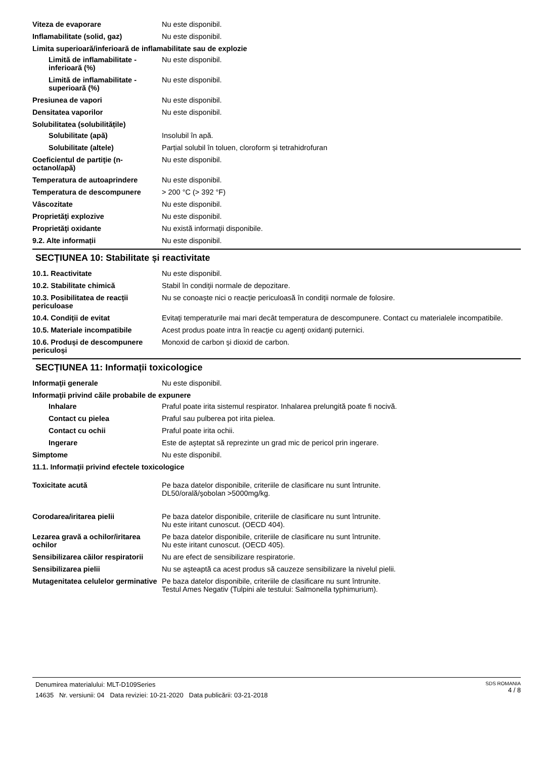Viteza de evaporare Nu este disponibil.
Inflamabilitate (solid, gaz) Nu este disponibil.
Limita superioară/inferioară de inflamabilitate sau de explozie
Limită de inflamabilitate - inferioară (%)
Nu este disponibil.
Limită de inflamabilitate - superioară (%)
Nu este disponibil.
Presiunea de vapori Nu este disponibil.
Densitatea vaporilor Nu este disponibil.
Solubilitatea (solubilitățile)
Solubilitate (apă) Insolubil în apă.
Solubilitate (altele) Parțial solubil în toluen, cloroform și tetrahidrofuran
Coeficientul de partiţie (n-octanol/apă)
Nu este disponibil.
Temperatura de autoaprindere Nu este disponibil.
Temperatura de descompunere > 200 °C (> 392 °F)
Vâscozitate Nu este disponibil.
Proprietăţi explozive Nu este disponibil.
Proprietăţi oxidante Nu există informaţii disponibile.
9.2. Alte informații Nu este disponibil.
SECȚIUNEA 10: Stabilitate și reactivitate
10.1. Reactivitate Nu este disponibil.
10.2. Stabilitate chimică Stabil în condiţii normale de depozitare.
10.3. Posibilitatea de reacții periculoase
Nu se conoaşte nici o reacţie periculoasă în condiţii normale de folosire.
10.4. Condiții de evitat Evitaţi temperaturile mai mari decât temperatura de descompunere. Contact cu materialele incompatibile.
10.5. Materiale incompatibile Acest produs poate intra în reacţie cu agenţi oxidanţi puternici.
10.6. Produși de descompunere periculoși
Monoxid de carbon şi dioxid de carbon.
SECȚIUNEA 11: Informații toxicologice
Informaţii generale Nu este disponibil.
Informaţii privind căile probabile de expunere
Inhalare Praful poate irita sistemul respirator. Inhalarea prelungită poate fi nocivă.
Contact cu pielea Praful sau pulberea pot irita pielea.
Contact cu ochii Praful poate irita ochii.
Ingerare Este de aşteptat să reprezinte un grad mic de pericol prin ingerare.
Simptome Nu este disponibil.
11.1. Informații privind efectele toxicologice
Toxicitate acută Pe baza datelor disponibile, criteriile de clasificare nu sunt întrunite.
DL50/orală/şobolan >5000mg/kg.
Corodarea/iritarea pielii Pe baza datelor disponibile, criteriile de clasificare nu sunt întrunite.
Nu este iritant cunoscut. (OECD 404).
Lezarea gravă a ochilor/iritarea ochilor
Pe baza datelor disponibile, criteriile de clasificare nu sunt întrunite.
Nu este iritant cunoscut. (OECD 405).
Sensibilizarea căilor respiratorii
Nu are efect de sensibilizare respiratorie.
Sensibilizarea pielii Nu se aşteaptă ca acest produs să cauzeze sensibilizare la nivelul pielii.
Mutagenitatea celulelor germinative
Pe baza datelor disponibile, criteriile de clasificare nu sunt întrunite.
Testul Ames Negativ (Tulpini ale testului: Salmonella typhimurium).
Denumirea materialului: MLT-D109Series
14635 Nr. versiunii: 04 Data reviziei: 10-21-2020 Data publicării: 03-21-2018
SDS ROMANIA
4 / 8